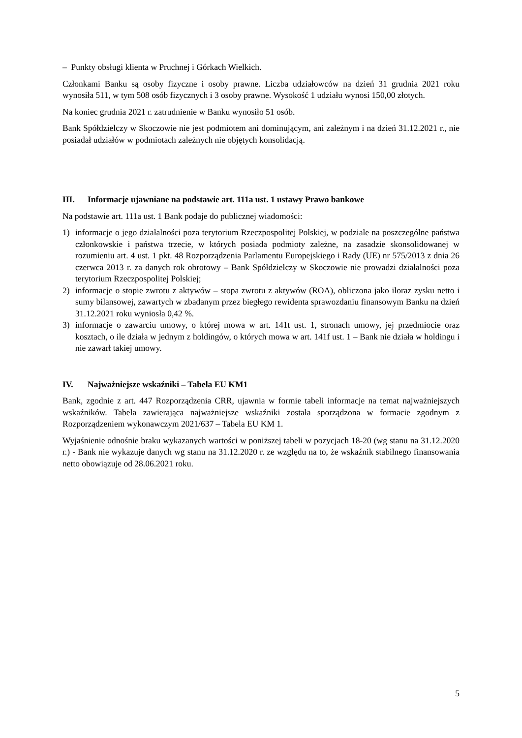– Punkty obsługi klienta w Pruchnej i Górkach Wielkich.
Członkami Banku są osoby fizyczne i osoby prawne. Liczba udziałowców na dzień 31 grudnia 2021 roku wynosiła 511, w tym 508 osób fizycznych i 3 osoby prawne. Wysokość 1 udziału wynosi 150,00 złotych.
Na koniec grudnia 2021 r. zatrudnienie w Banku wynosiło 51 osób.
Bank Spółdzielczy w Skoczowie nie jest podmiotem ani dominującym, ani zależnym i na dzień 31.12.2021 r., nie posiadał udziałów w podmiotach zależnych nie objętych konsolidacją.
III. Informacje ujawniane na podstawie art. 111a ust. 1 ustawy Prawo bankowe
Na podstawie art. 111a ust. 1 Bank podaje do publicznej wiadomości:
1) informacje o jego działalności poza terytorium Rzeczpospolitej Polskiej, w podziale na poszczególne państwa członkowskie i państwa trzecie, w których posiada podmioty zależne, na zasadzie skonsolidowanej w rozumieniu art. 4 ust. 1 pkt. 48 Rozporządzenia Parlamentu Europejskiego i Rady (UE) nr 575/2013 z dnia 26 czerwca 2013 r. za danych rok obrotowy – Bank Spółdzielczy w Skoczowie nie prowadzi działalności poza terytorium Rzeczpospolitej Polskiej;
2) informacje o stopie zwrotu z aktywów – stopa zwrotu z aktywów (ROA), obliczona jako iloraz zysku netto i sumy bilansowej, zawartych w zbadanym przez biegłego rewidenta sprawozdaniu finansowym Banku na dzień 31.12.2021 roku wyniosła 0,42 %.
3) informacje o zawarciu umowy, o której mowa w art. 141t ust. 1, stronach umowy, jej przedmiocie oraz kosztach, o ile działa w jednym z holdingów, o których mowa w art. 141f ust. 1 – Bank nie działa w holdingu i nie zawarł takiej umowy.
IV. Najważniejsze wskaźniki – Tabela EU KM1
Bank, zgodnie z art. 447 Rozporządzenia CRR, ujawnia w formie tabeli informacje na temat najważniejszych wskaźników. Tabela zawierająca najważniejsze wskaźniki została sporządzona w formacie zgodnym z Rozporządzeniem wykonawczym 2021/637 – Tabela EU KM 1.
Wyjaśnienie odnośnie braku wykazanych wartości w poniższej tabeli w pozycjach 18-20 (wg stanu na 31.12.2020 r.) - Bank nie wykazuje danych wg stanu na 31.12.2020 r. ze względu na to, że wskaźnik stabilnego finansowania netto obowiązuje od 28.06.2021 roku.
5